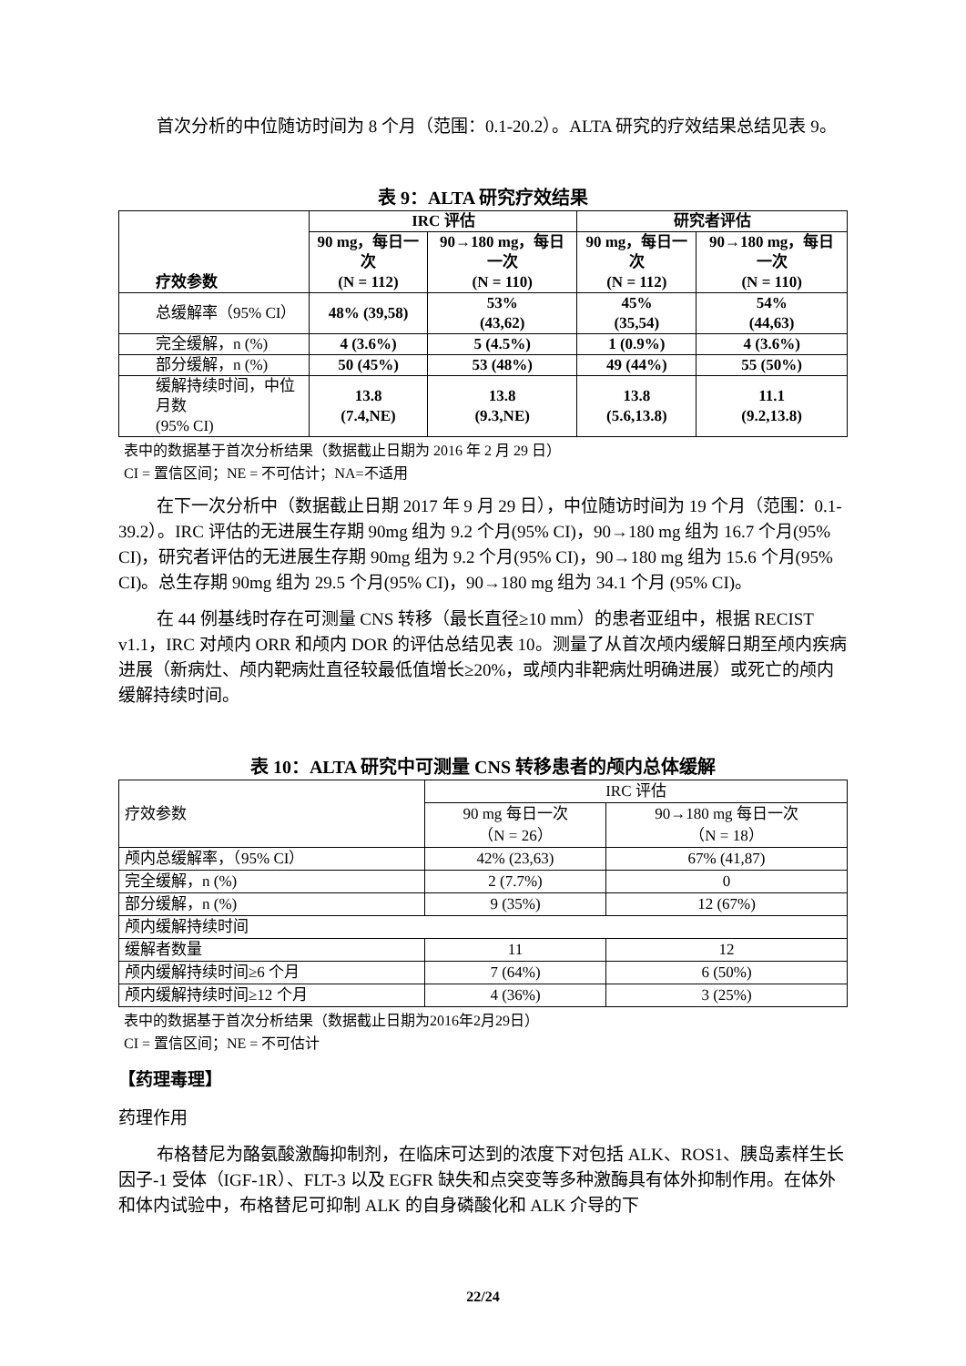首次分析的中位随访时间为 8 个月（范围：0.1-20.2）。ALTA 研究的疗效结果总结见表 9。
表 9：ALTA 研究疗效结果
| 疗效参数 | IRC 评估 | | 研究者评估 | |
| --- | --- | --- | --- | --- |
| | 90 mg，每日一次 (N = 112) | 90→180 mg，每日一次 (N = 110) | 90 mg，每日一次 (N = 112) | 90→180 mg，每日一次 (N = 110) |
| 总缓解率（95% CI） | 48% (39,58) | 53% (43,62) | 45% (35,54) | 54% (44,63) |
| 完全缓解，n (%) | 4 (3.6%) | 5 (4.5%) | 1 (0.9%) | 4 (3.6%) |
| 部分缓解，n (%) | 50 (45%) | 53 (48%) | 49 (44%) | 55 (50%) |
| 缓解持续时间，中位月数 (95% CI) | 13.8 (7.4,NE) | 13.8 (9.3,NE) | 13.8 (5.6,13.8) | 11.1 (9.2,13.8) |
表中的数据基于首次分析结果（数据截止日期为 2016 年 2 月 29 日）
CI = 置信区间；NE = 不可估计；NA=不适用
在下一次分析中（数据截止日期 2017 年 9 月 29 日），中位随访时间为 19 个月（范围：0.1-39.2）。IRC 评估的无进展生存期 90mg 组为 9.2 个月(95% CI)，90→180 mg 组为 16.7 个月(95% CI)，研究者评估的无进展生存期 90mg 组为 9.2 个月(95% CI)，90→180 mg 组为 15.6 个月(95% CI)。总生存期 90mg 组为 29.5 个月(95% CI)，90→180 mg 组为 34.1 个月 (95% CI)。
在 44 例基线时存在可测量 CNS 转移（最长直径≥10 mm）的患者亚组中，根据 RECIST v1.1，IRC 对颅内 ORR 和颅内 DOR 的评估总结见表 10。测量了从首次颅内缓解日期至颅内疾病进展（新病灶、颅内靶病灶直径较最低值增长≥20%，或颅内非靶病灶明确进展）或死亡的颅内缓解持续时间。
表 10：ALTA 研究中可测量 CNS 转移患者的颅内总体缓解
| 疗效参数 | IRC 评估 | |
| | 90 mg 每日一次 （N = 26） | 90→180 mg 每日一次 （N = 18） |
| 颅内总缓解率，（95% CI） | 42% (23,63) | 67% (41,87) |
| 完全缓解，n (%) | 2 (7.7%) | 0 |
| 部分缓解，n (%) | 9 (35%) | 12 (67%) |
| 颅内缓解持续时间 | | |
| 缓解者数量 | 11 | 12 |
| 颅内缓解持续时间≥6 个月 | 7 (64%) | 6 (50%) |
| 颅内缓解持续时间≥12 个月 | 4 (36%) | 3 (25%) |
表中的数据基于首次分析结果（数据截止日期为2016年2月29日）
CI = 置信区间；NE = 不可估计
【药理毒理】
药理作用
布格替尼为酪氨酸激酶抑制剂，在临床可达到的浓度下对包括 ALK、ROS1、胰岛素样生长因子-1 受体（IGF-1R）、FLT-3 以及 EGFR 缺失和点突变等多种激酶具有体外抑制作用。在体外和体内试验中，布格替尼可抑制 ALK 的自身磷酸化和 ALK 介导的下
22/24